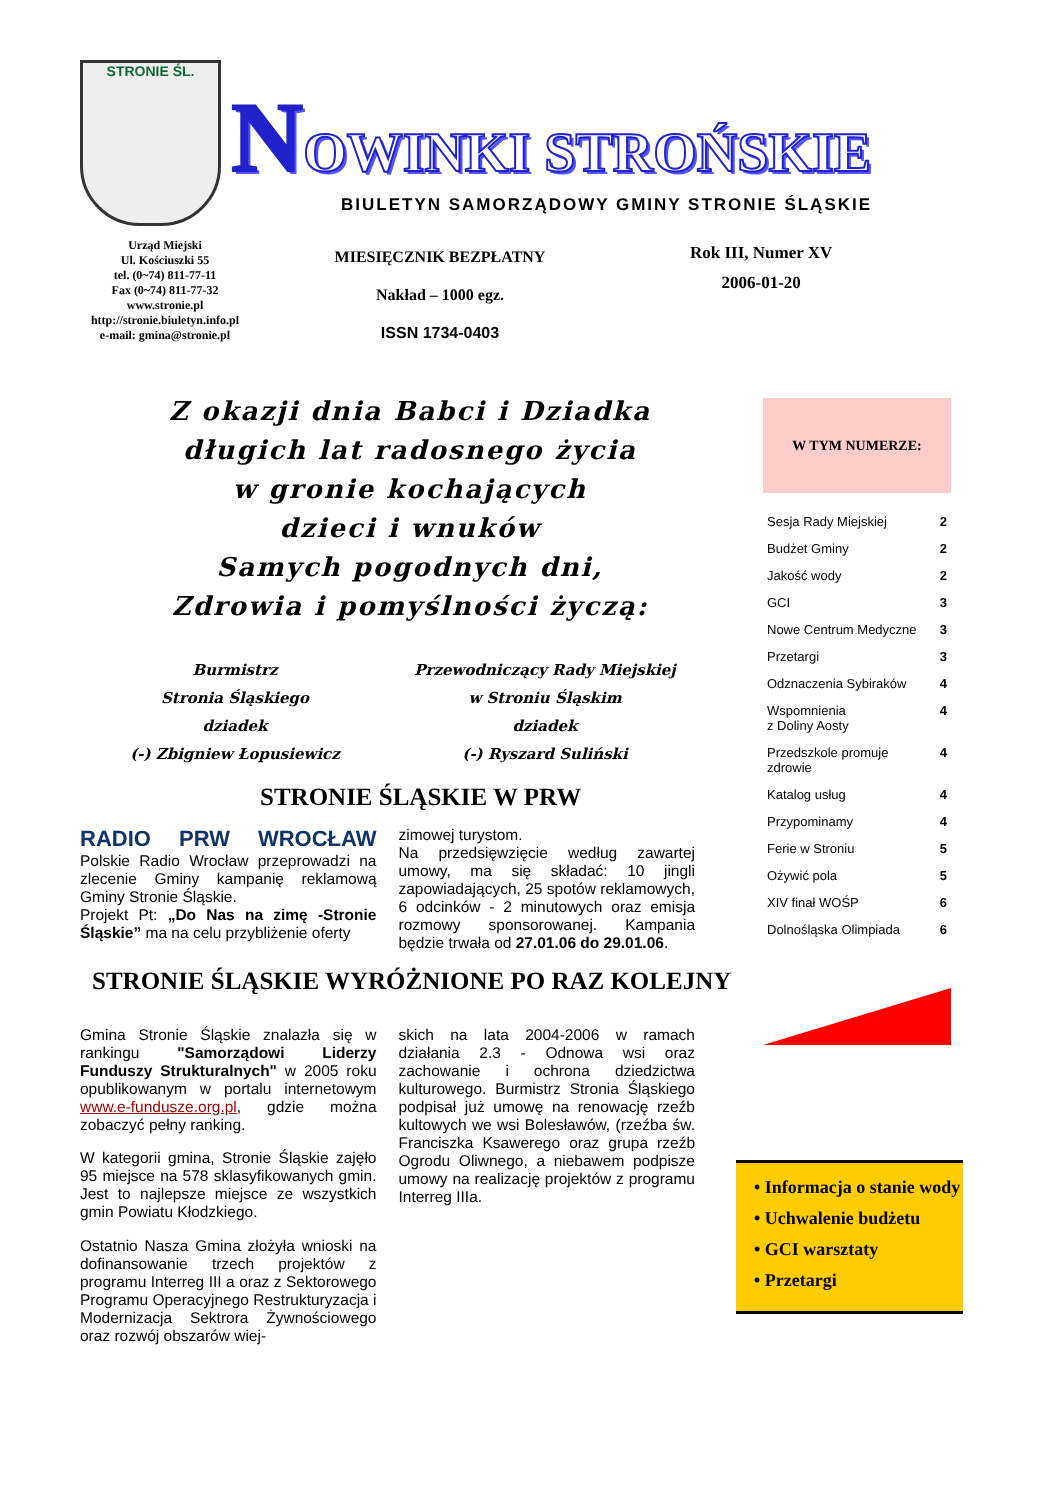STRONIE ŚL.
NOWINKI STROŃSKIE
BIULETYN SAMORZĄDOWY GMINY STRONIE ŚLĄSKIE
Urząd Miejski
Ul. Kościuszki 55
tel. (0~74) 811-77-11
Fax (0~74) 811-77-32
www.stronie.pl
http://stronie.biuletyn.info.pl
e-mail: gmina@stronie.pl
MIESIĘCZNIK BEZPŁATNY
Nakład – 1000 egz.
ISSN 1734-0403
Rok III, Numer XV
2006-01-20
Z okazji dnia Babci i Dziadka
długich lat radosnego życia
w gronie kochających
dzieci i wnuków
Samych pogodnych dni,
Zdrowia i pomyślności życzą:
Burmistrz
Stronia Śląskiego
dziadek
(-) Zbigniew Łopusiewicz
Przewodniczący Rady Miejskiej
w Stroniu Śląskim
dziadek
(-) Ryszard Suliński
STRONIE ŚLĄSKIE W PRW
RADIO PRW WROCŁAW Polskie Radio Wrocław przeprowadzi na zlecenie Gminy kampanię reklamową Gminy Stronie Śląskie.
Projekt Pt: „Do Nas na zimę -Stronie Śląskie” ma na celu przybliżenie oferty
zimowej turystom.
Na przedsięwzięcie według zawartej umowy, ma się składać: 10 jingli zapowiadających, 25 spotów reklamowych, 6 odcinków - 2 minutowych oraz emisja rozmowy sponsorowanej. Kampania będzie trwała od 27.01.06 do 29.01.06.
STRONIE ŚLĄSKIE WYRÓŻNIONE PO RAZ KOLEJNY
Gmina Stronie Śląskie znalazła się w rankingu "Samorządowi Liderzy Funduszy Strukturalnych" w 2005 roku opublikowanym w portalu internetowym www.e-fundusze.org.pl, gdzie można zobaczyć pełny ranking.
W kategorii gmina, Stronie Śląskie zajęło 95 miejsce na 578 sklasyfikowanych gmin. Jest to najlepsze miejsce ze wszystkich gmin Powiatu Kłodzkiego.
Ostatnio Nasza Gmina złożyła wnioski na dofinansowanie trzech projektów z programu Interreg III a oraz z Sektorowego Programu Operacyjnego Restrukturyzacja i Modernizacja Sektrora Żywnościowego oraz rozwój obszarów wiej-
skich na lata 2004-2006 w ramach działania 2.3 - Odnowa wsi oraz zachowanie i ochrona dziedzictwa kulturowego. Burmistrz Stronia Śląskiego podpisał już umowę na renowację rzeźb kultowych we wsi Bolesławów, (rzeźba św. Franciszka Ksawerego oraz grupa rzeźb Ogrodu Oliwnego, a niebawem podpisze umowy na realizację projektów z programu Interreg IIIa.
W TYM NUMERZE:
| Sesja Rady Miejskiej | 2 |
| Budżet Gminy | 2 |
| Jakość wody | 2 |
| GCI | 3 |
| Nowe Centrum Medyczne | 3 |
| Przetargi | 3 |
| Odznaczenia Sybiraków | 4 |
| Wspomnienia z Doliny Aosty | 4 |
| Przedszkole promuje zdrowie | 4 |
| Katalog usług | 4 |
| Przypominamy | 4 |
| Ferie w Stroniu | 5 |
| Ożywić pola | 5 |
| XIV finał WOŚP | 6 |
| Dolnośląska Olimpiada | 6 |
• Informacja o stanie wody
• Uchwalenie budżetu
• GCI warsztaty
• Przetargi